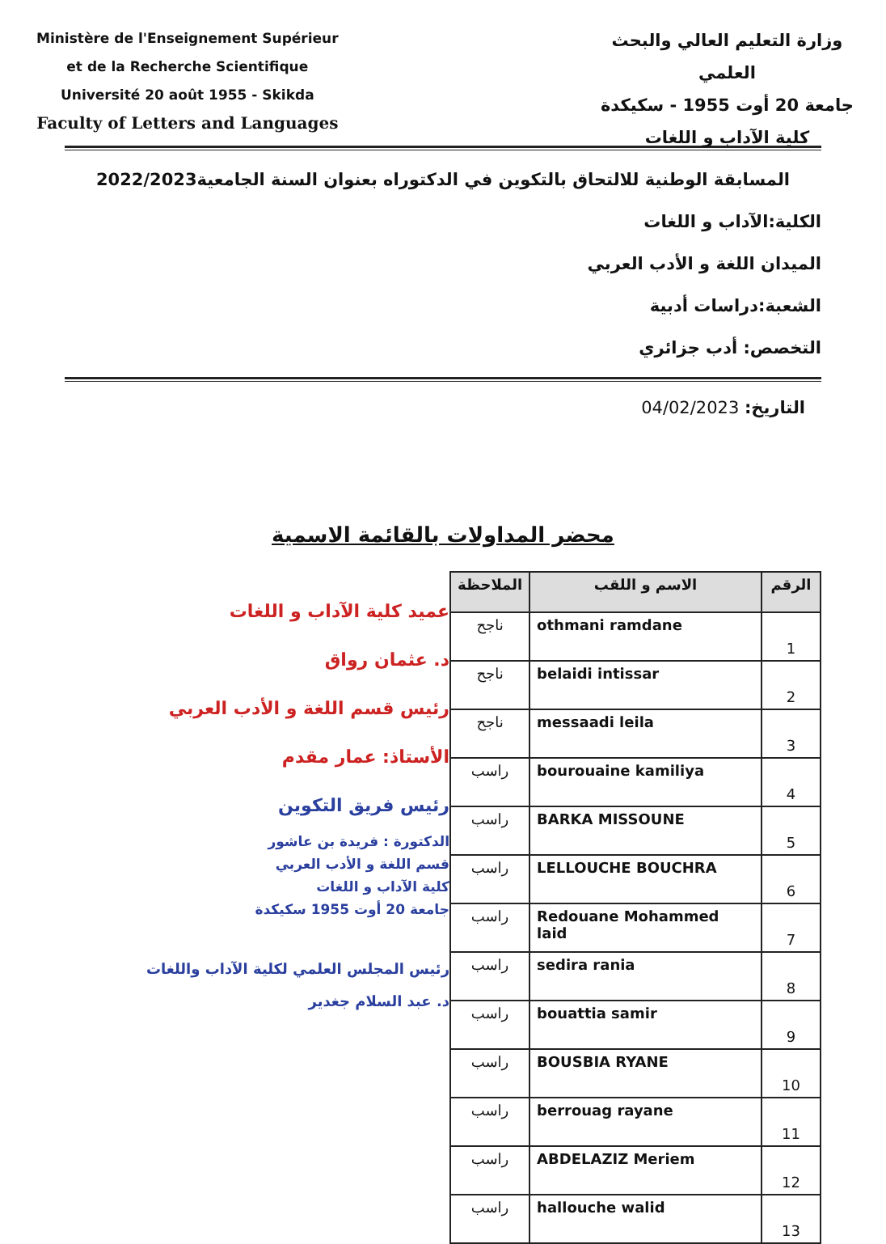Ministère de l'Enseignement Supérieur
et de la Recherche Scientifique
Université 20 août 1955 - Skikda
Faculty of Letters and Languages
وزارة التعليم العالي والبحث
العلمي
جامعة 20 أوت 1955 - سكيكدة
كلية الآداب و اللغات
المسابقة الوطنية للالتحاق بالتكوين في الدكتوراه بعنوان السنة الجامعية2022/2023
الكلية:الآداب و اللغات
الميدان اللغة و الأدب العربي
الشعبة:دراسات أدبية
التخصص: أدب جزائري
التاريخ: 04/02/2023
محضر المداولات بالقائمة الاسمية
عميد كلية الآداب و اللغات
د. عثمان رواق
رئيس قسم اللغة و الأدب العربي
الأستاذ: عمار مقدم
رئيس فريق التكوين
الدكتورة : فريدة بن عاشور
قسم اللغة و الأدب العربي
كلية الآداب و اللغات
جامعة 20 أوت 1955 سكيكدة
رئيس المجلس العلمي لكلية الآداب واللغات
د. عبد السلام جغدير
| الرقم | الاسم و اللقب | الملاحظة |
| --- | --- | --- |
| 1 | othmani ramdane | ناجح |
| 2 | belaidi intissar | ناجح |
| 3 | messaadi leila | ناجح |
| 4 | bourouaine kamiliya | راسب |
| 5 | BARKA MISSOUNE | راسب |
| 6 | LELLOUCHE BOUCHRA | راسب |
| 7 | Redouane Mohammed laid | راسب |
| 8 | sedira rania | راسب |
| 9 | bouattia samir | راسب |
| 10 | BOUSBIA RYANE | راسب |
| 11 | berrouag rayane | راسب |
| 12 | ABDELAZIZ Meriem | راسب |
| 13 | hallouche walid | راسب |